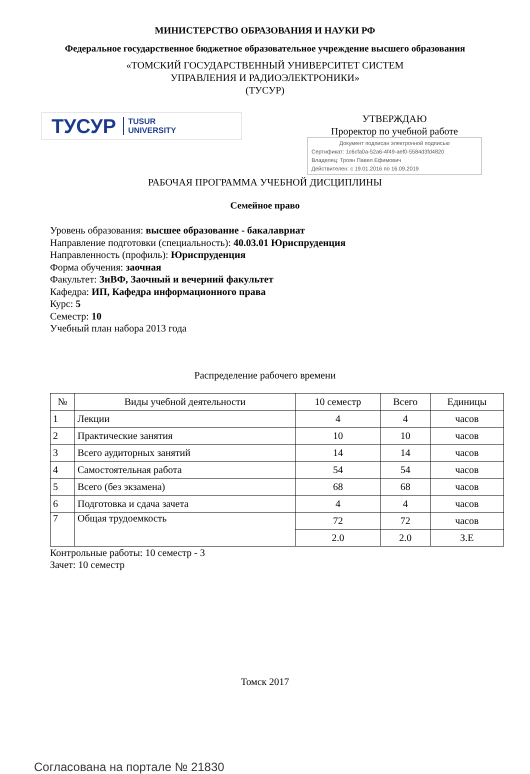МИНИСТЕРСТВО ОБРАЗОВАНИЯ И НАУКИ РФ
Федеральное государственное бюджетное образовательное учреждение высшего образования
«ТОМСКИЙ ГОСУДАРСТВЕННЫЙ УНИВЕРСИТЕТ СИСТЕМ
УПРАВЛЕНИЯ И РАДИОЭЛЕКТРОНИКИ»
(ТУСУР)
ТУСУР TUSUR
UNIVERSITY
УТВЕРЖДАЮ
Проректор по учебной работе
Документ подписан электронной подписью
Сертификат: 1c6cfa0a-52a6-4f49-aef0-5584d3fd4820
Владелец: Троян Павел Ефимович
Действителен: с 19.01.2016 по 16.09.2019
РАБОЧАЯ ПРОГРАММА УЧЕБНОЙ ДИСЦИПЛИНЫ
Семейное право
Уровень образования: высшее образование - бакалавриат
Направление подготовки (специальность): 40.03.01 Юриспруденция
Направленность (профиль): Юриспруденция
Форма обучения: заочная
Факультет: ЗиВФ, Заочный и вечерний факультет
Кафедра: ИП, Кафедра информационного права
Курс: 5
Семестр: 10
Учебный план набора 2013 года
Распределение рабочего времени
| № | Виды учебной деятельности | 10 семестр | Всего | Единицы |
| --- | --- | --- | --- | --- |
| 1 | Лекции | 4 | 4 | часов |
| 2 | Практические занятия | 10 | 10 | часов |
| 3 | Всего аудиторных занятий | 14 | 14 | часов |
| 4 | Самостоятельная работа | 54 | 54 | часов |
| 5 | Всего (без экзамена) | 68 | 68 | часов |
| 6 | Подготовка и сдача зачета | 4 | 4 | часов |
| 7 | Общая трудоемкость | 72 | 72 | часов |
| | | 2.0 | 2.0 | З.Е |
Контрольные работы: 10 семестр - 3
Зачет: 10 семестр
Томск 2017
Согласована на портале № 21830